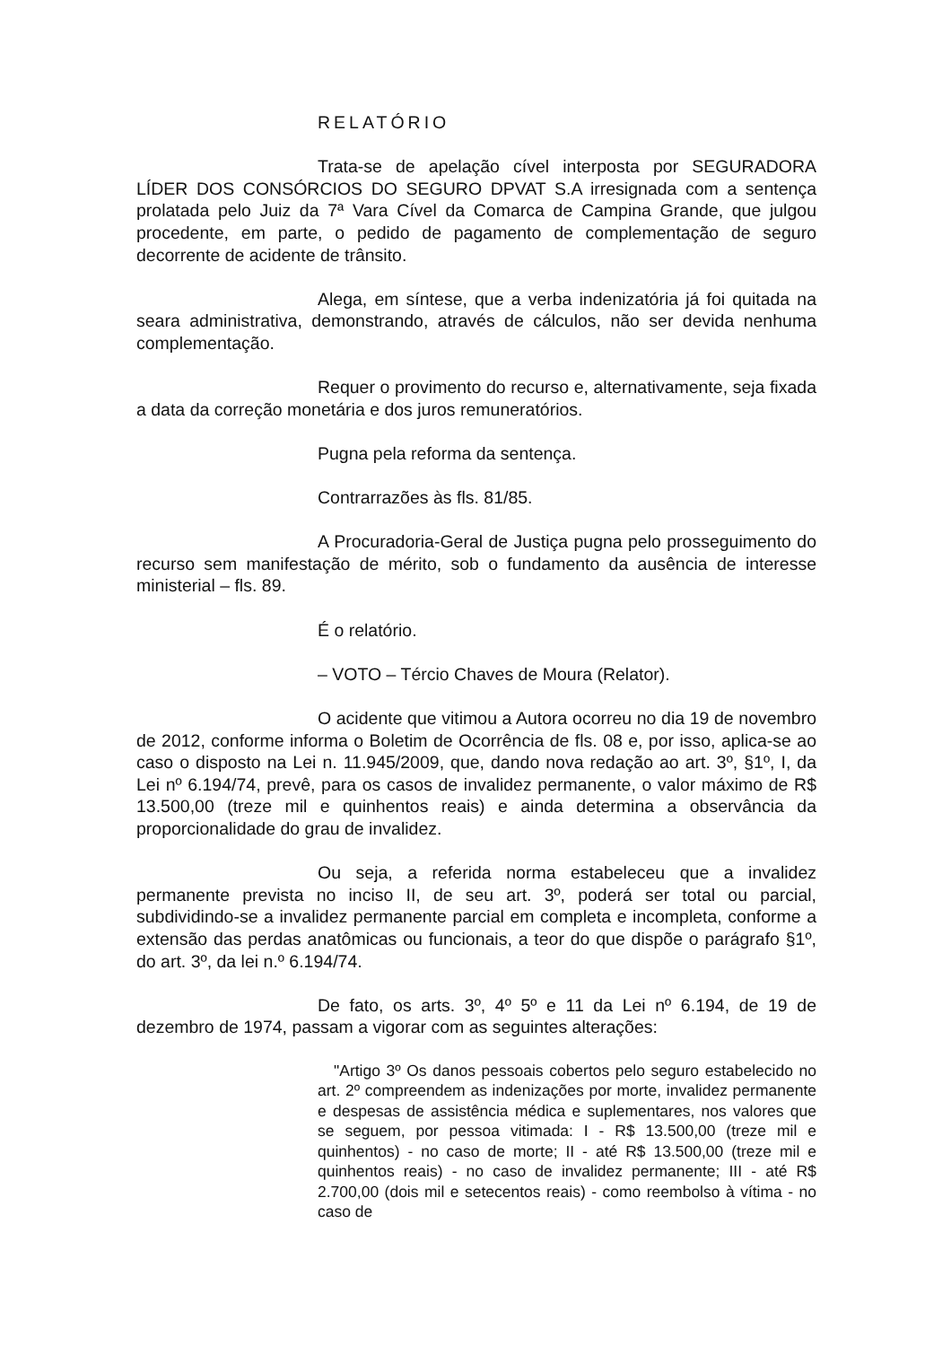RELATÓRIO
Trata-se de apelação cível interposta por SEGURADORA LÍDER DOS CONSÓRCIOS DO SEGURO DPVAT S.A irresignada com a sentença prolatada pelo Juiz da 7ª Vara Cível da Comarca de Campina Grande, que julgou procedente, em parte, o pedido de pagamento de complementação de seguro decorrente de acidente de trânsito.
Alega, em síntese, que a verba indenizatória já foi quitada na seara administrativa, demonstrando, através de cálculos, não ser devida nenhuma complementação.
Requer o provimento do recurso e, alternativamente, seja fixada a data da correção monetária e dos juros remuneratórios.
Pugna pela reforma da sentença.
Contrarrazões às fls. 81/85.
A Procuradoria-Geral de Justiça pugna pelo prosseguimento do recurso sem manifestação de mérito, sob o fundamento da ausência de interesse ministerial – fls. 89.
É o relatório.
– VOTO – Tércio Chaves de Moura (Relator).
O acidente que vitimou a Autora ocorreu no dia 19 de novembro de 2012, conforme informa o Boletim de Ocorrência de fls. 08 e, por isso, aplica-se ao caso o disposto na Lei n. 11.945/2009, que, dando nova redação ao art. 3º, §1º, I, da Lei nº 6.194/74, prevê, para os casos de invalidez permanente, o valor máximo de R$ 13.500,00 (treze mil e quinhentos reais) e ainda determina a observância da proporcionalidade do grau de invalidez.
Ou seja, a referida norma estabeleceu que a invalidez permanente prevista no inciso II, de seu art. 3º, poderá ser total ou parcial, subdividindo-se a invalidez permanente parcial em completa e incompleta, conforme a extensão das perdas anatômicas ou funcionais, a teor do que dispõe o parágrafo §1º, do art. 3º, da lei n.º 6.194/74.
De fato, os arts. 3º, 4º 5º e 11 da Lei nº 6.194, de 19 de dezembro de 1974, passam a vigorar com as seguintes alterações:
"Artigo 3º Os danos pessoais cobertos pelo seguro estabelecido no art. 2º compreendem as indenizações por morte, invalidez permanente e despesas de assistência médica e suplementares, nos valores que se seguem, por pessoa vitimada: I - R$ 13.500,00 (treze mil e quinhentos) - no caso de morte; II - até R$ 13.500,00 (treze mil e quinhentos reais) - no caso de invalidez permanente; III - até R$ 2.700,00 (dois mil e setecentos reais) - como reembolso à vítima - no caso de